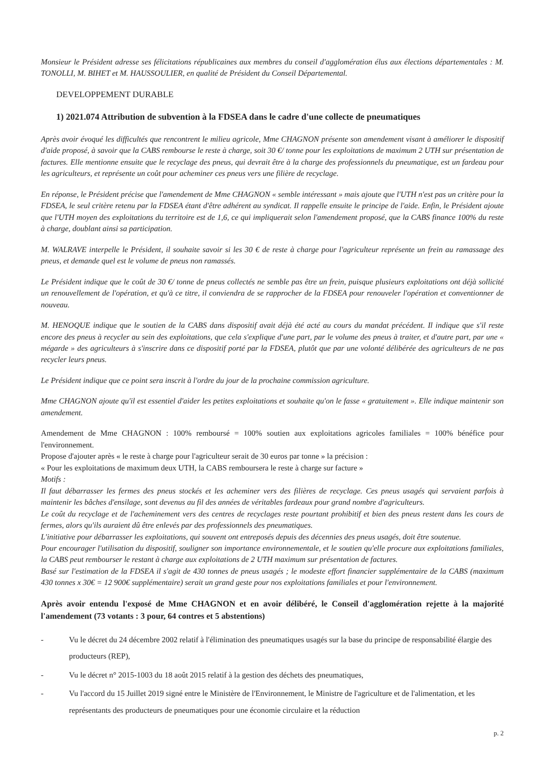Monsieur le Président adresse ses félicitations républicaines aux membres du conseil d'agglomération élus aux élections départementales : M. TONOLLI, M. BIHET et M. HAUSSOULIER, en qualité de Président du Conseil Départemental.
DEVELOPPEMENT DURABLE
1) 2021.074 Attribution de subvention à la FDSEA dans le cadre d'une collecte de pneumatiques
Après avoir évoqué les difficultés que rencontrent le milieu agricole, Mme CHAGNON présente son amendement visant à améliorer le dispositif d'aide proposé, à savoir que la CABS rembourse le reste à charge, soit 30 €/ tonne pour les exploitations de maximum 2 UTH sur présentation de factures. Elle mentionne ensuite que le recyclage des pneus, qui devrait être à la charge des professionnels du pneumatique, est un fardeau pour les agriculteurs, et représente un coût pour acheminer ces pneus vers une filière de recyclage.
En réponse, le Président précise que l'amendement de Mme CHAGNON « semble intéressant » mais ajoute que l'UTH n'est pas un critère pour la FDSEA, le seul critère retenu par la FDSEA étant d'être adhérent au syndicat. Il rappelle ensuite le principe de l'aide. Enfin, le Président ajoute que l'UTH moyen des exploitations du territoire est de 1,6, ce qui impliquerait selon l'amendement proposé, que la CABS finance 100% du reste à charge, doublant ainsi sa participation.
M. WALRAVE interpelle le Président, il souhaite savoir si les 30 € de reste à charge pour l'agriculteur représente un frein au ramassage des pneus, et demande quel est le volume de pneus non ramassés.
Le Président indique que le coût de 30 €/ tonne de pneus collectés ne semble pas être un frein, puisque plusieurs exploitations ont déjà sollicité un renouvellement de l'opération, et qu'à ce titre, il conviendra de se rapprocher de la FDSEA pour renouveler l'opération et conventionner de nouveau.
M. HENOQUE indique que le soutien de la CABS dans dispositif avait déjà été acté au cours du mandat précédent. Il indique que s'il reste encore des pneus à recycler au sein des exploitations, que cela s'explique d'une part, par le volume des pneus à traiter, et d'autre part, par une « mégarde » des agriculteurs à s'inscrire dans ce dispositif porté par la FDSEA, plutôt que par une volonté délibérée des agriculteurs de ne pas recycler leurs pneus.
Le Président indique que ce point sera inscrit à l'ordre du jour de la prochaine commission agriculture.
Mme CHAGNON ajoute qu'il est essentiel d'aider les petites exploitations et souhaite qu'on le fasse « gratuitement ». Elle indique maintenir son amendement.
Amendement de Mme CHAGNON : 100% remboursé = 100% soutien aux exploitations agricoles familiales = 100% bénéfice pour l'environnement.
Propose d'ajouter après « le reste à charge pour l'agriculteur serait de 30 euros par tonne » la précision :
« Pour les exploitations de maximum deux UTH, la CABS remboursera le reste à charge sur facture »
Motifs :
Il faut débarrasser les fermes des pneus stockés et les acheminer vers des filières de recyclage. Ces pneus usagés qui servaient parfois à maintenir les bâches d'ensilage, sont devenus au fil des années de véritables fardeaux pour grand nombre d'agriculteurs.
Le coût du recyclage et de l'acheminement vers des centres de recyclages reste pourtant prohibitif et bien des pneus restent dans les cours de fermes, alors qu'ils auraient dû être enlevés par des professionnels des pneumatiques.
L'initiative pour débarrasser les exploitations, qui souvent ont entreposés depuis des décennies des pneus usagés, doit être soutenue.
Pour encourager l'utilisation du dispositif, souligner son importance environnementale, et le soutien qu'elle procure aux exploitations familiales, la CABS peut rembourser le restant à charge aux exploitations de 2 UTH maximum sur présentation de factures.
Basé sur l'estimation de la FDSEA il s'agit de 430 tonnes de pneus usagés ; le modeste effort financier supplémentaire de la CABS (maximum 430 tonnes x 30€ = 12 900€ supplémentaire) serait un grand geste pour nos exploitations familiales et pour l'environnement.
Après avoir entendu l'exposé de Mme CHAGNON et en avoir délibéré, le Conseil d'agglomération rejette à la majorité l'amendement (73 votants : 3 pour, 64 contres et 5 abstentions)
- Vu le décret du 24 décembre 2002 relatif à l'élimination des pneumatiques usagés sur la base du principe de responsabilité élargie des producteurs (REP),
- Vu le décret n° 2015-1003 du 18 août 2015 relatif à la gestion des déchets des pneumatiques,
- Vu l'accord du 15 Juillet 2019 signé entre le Ministère de l'Environnement, le Ministre de l'agriculture et de l'alimentation, et les représentants des producteurs de pneumatiques pour une économie circulaire et la réduction
p. 2